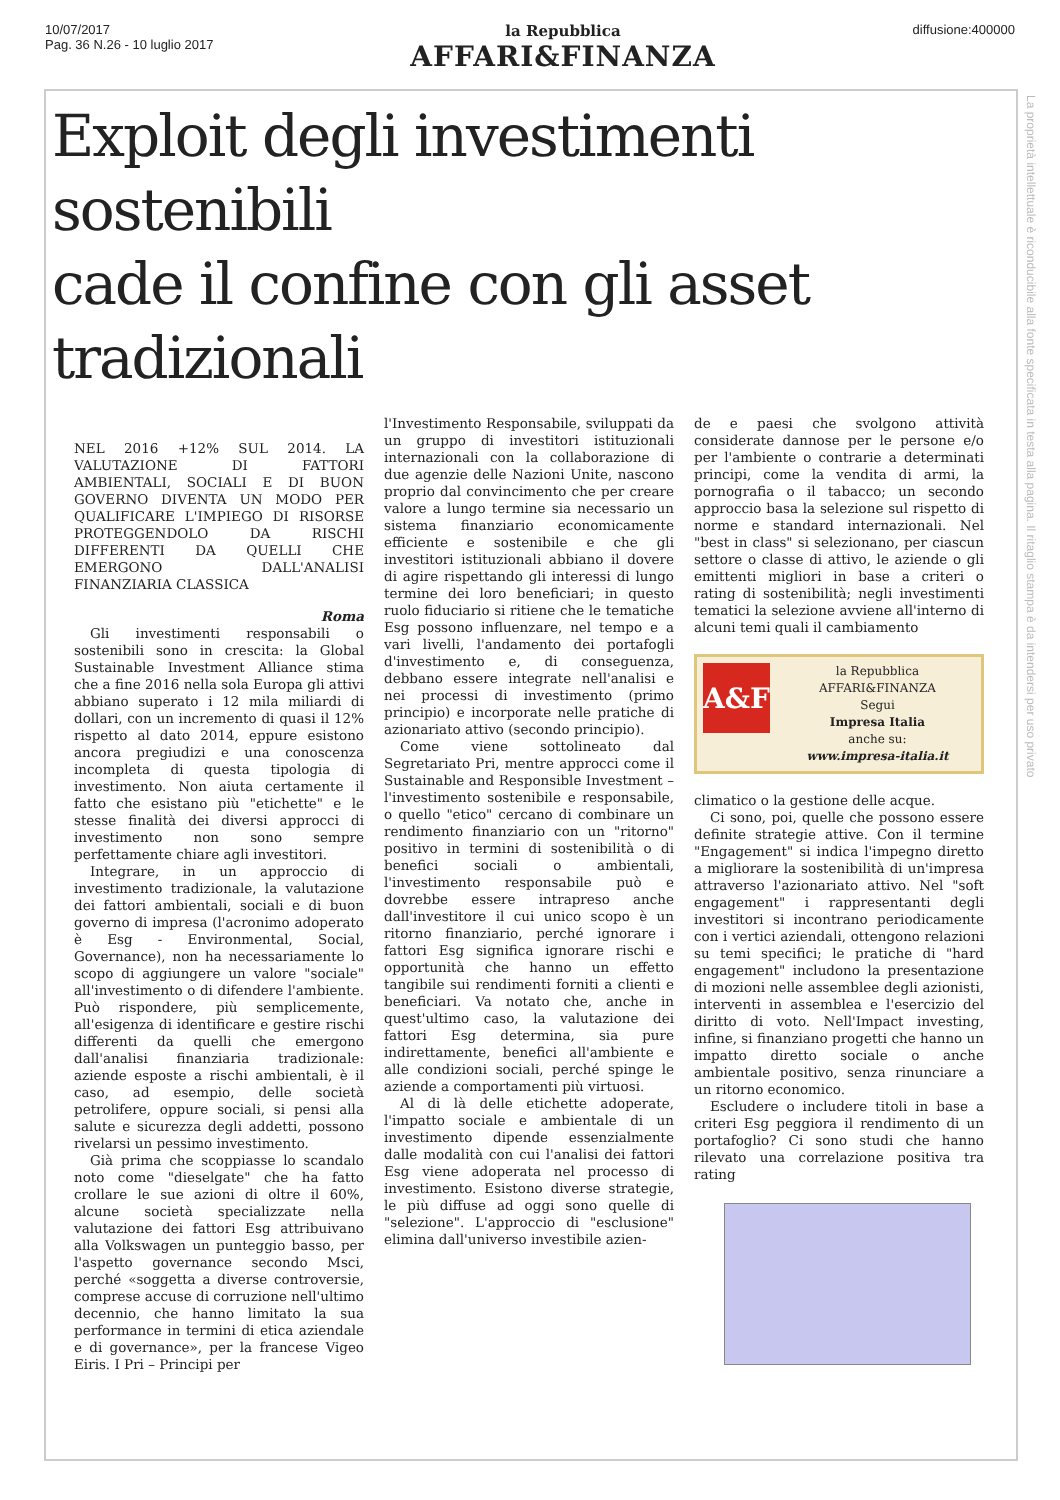10/07/2017
Pag. 36 N.26 - 10 luglio 2017
la Repubblica
AFFARI&FINANZA
diffusione:400000
La proprietà intellettuale è riconducibile alla fonte specificata in testa alla pagina. Il ritaglio stampa è da intendersi per uso privato
Exploit degli investimenti sostenibili
cade il confine con gli asset tradizionali
NEL 2016 +12% SUL 2014. LA VALUTAZIONE DI FATTORI AMBIENTALI, SOCIALI E DI BUON GOVERNO DIVENTA UN MODO PER QUALIFICARE L'IMPIEGO DI RISORSE PROTEGGENDOLO DA RISCHI DIFFERENTI DA QUELLI CHE EMERGONO DALL'ANALISI FINANZIARIA CLASSICA
Roma
Gli investimenti responsabili o sostenibili sono in crescita: la Global Sustainable Investment Alliance stima che a fine 2016 nella sola Europa gli attivi abbiano superato i 12 mila miliardi di dollari, con un incremento di quasi il 12% rispetto al dato 2014, eppure esistono ancora pregiudizi e una conoscenza incompleta di questa tipologia di investimento. Non aiuta certamente il fatto che esistano più "etichette" e le stesse finalità dei diversi approcci di investimento non sono sempre perfettamente chiare agli investitori.
Integrare, in un approccio di investimento tradizionale, la valutazione dei fattori ambientali, sociali e di buon governo di impresa (l'acronimo adoperato è Esg - Environmental, Social, Governance), non ha necessariamente lo scopo di aggiungere un valore "sociale" all'investimento o di difendere l'ambiente. Può rispondere, più semplicemente, all'esigenza di identificare e gestire rischi differenti da quelli che emergono dall'analisi finanziaria tradizionale: aziende esposte a rischi ambientali, è il caso, ad esempio, delle società petrolifere, oppure sociali, si pensi alla salute e sicurezza degli addetti, possono rivelarsi un pessimo investimento.
Già prima che scoppiasse lo scandalo noto come "dieselgate" che ha fatto crollare le sue azioni di oltre il 60%, alcune società specializzate nella valutazione dei fattori Esg attribuivano alla Volkswagen un punteggio basso, per l'aspetto governance secondo Msci, perché «soggetta a diverse controversie, comprese accuse di corruzione nell'ultimo decennio, che hanno limitato la sua performance in termini di etica aziendale e di governance», per la francese Vigeo Eiris. I Pri – Principi per
l'Investimento Responsabile, sviluppati da un gruppo di investitori istituzionali internazionali con la collaborazione di due agenzie delle Nazioni Unite, nascono proprio dal convincimento che per creare valore a lungo termine sia necessario un sistema finanziario economicamente efficiente e sostenibile e che gli investitori istituzionali abbiano il dovere di agire rispettando gli interessi di lungo termine dei loro beneficiari; in questo ruolo fiduciario si ritiene che le tematiche Esg possono influenzare, nel tempo e a vari livelli, l'andamento dei portafogli d'investimento e, di conseguenza, debbano essere integrate nell'analisi e nei processi di investimento (primo principio) e incorporate nelle pratiche di azionariato attivo (secondo principio).
Come viene sottolineato dal Segretariato Pri, mentre approcci come il Sustainable and Responsible Investment – l'investimento sostenibile e responsabile, o quello "etico" cercano di combinare un rendimento finanziario con un "ritorno" positivo in termini di sostenibilità o di benefici sociali o ambientali, l'investimento responsabile può e dovrebbe essere intrapreso anche dall'investitore il cui unico scopo è un ritorno finanziario, perché ignorare i fattori Esg significa ignorare rischi e opportunità che hanno un effetto tangibile sui rendimenti forniti a clienti e beneficiari. Va notato che, anche in quest'ultimo caso, la valutazione dei fattori Esg determina, sia pure indirettamente, benefici all'ambiente e alle condizioni sociali, perché spinge le aziende a comportamenti più virtuosi.
Al di là delle etichette adoperate, l'impatto sociale e ambientale di un investimento dipende essenzialmente dalle modalità con cui l'analisi dei fattori Esg viene adoperata nel processo di investimento. Esistono diverse strategie, le più diffuse ad oggi sono quelle di "selezione". L'approccio di "esclusione" elimina dall'universo investibile azien-
de e paesi che svolgono attività considerate dannose per le persone e/o per l'ambiente o contrarie a determinati principi, come la vendita di armi, la pornografia o il tabacco; un secondo approccio basa la selezione sul rispetto di norme e standard internazionali. Nel "best in class" si selezionano, per ciascun settore o classe di attivo, le aziende o gli emittenti migliori in base a criteri o rating di sostenibilità; negli investimenti tematici la selezione avviene all'interno di alcuni temi quali il cambiamento
A&F
la Repubblica AFFARI&FINANZA
Segui
Impresa Italia
anche su:
www.impresa-italia.it
climatico o la gestione delle acque.
Ci sono, poi, quelle che possono essere definite strategie attive. Con il termine "Engagement" si indica l'impegno diretto a migliorare la sostenibilità di un'impresa attraverso l'azionariato attivo. Nel "soft engagement" i rappresentanti degli investitori si incontrano periodicamente con i vertici aziendali, ottengono relazioni su temi specifici; le pratiche di "hard engagement" includono la presentazione di mozioni nelle assemblee degli azionisti, interventi in assemblea e l'esercizio del diritto di voto. Nell'Impact investing, infine, si finanziano progetti che hanno un impatto diretto sociale o anche ambientale positivo, senza rinunciare a un ritorno economico.
Escludere o includere titoli in base a criteri Esg peggiora il rendimento di un portafoglio? Ci sono studi che hanno rilevato una correlazione positiva tra rating